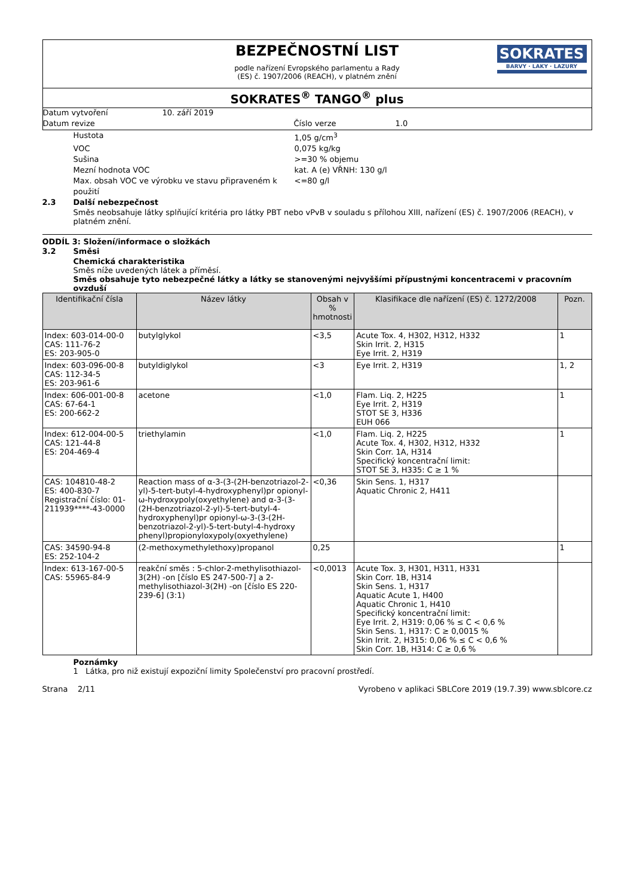BEZPEČNOSTNÍ LIST
podle nařízení Evropského parlamentu a Rady
(ES) č. 1907/2006 (REACH), v platném znění
SOKRATES
BARVY · LAKY · LAZURY
SOKRATES<sup>®</sup> TANGO<sup>®</sup> plus
Datum vytvoření 10. září 2019
Datum revize Číslo verze 1.0
Hustota 1,05 g/cm<sup>3</sup>
VOC 0,075 kg/kg
Sušina >=30 % objemu
Mezní hodnota VOC kat. A (e) VŘNH: 130 g/l
Max. obsah VOC ve výrobku ve stavu připraveném k použití <=80 g/l
2.3 Další nebezpečnost
Směs neobsahuje látky splňující kritéria pro látky PBT nebo vPvB v souladu s přílohou XIII, nařízení (ES) č. 1907/2006 (REACH), v platném znění.
ODDÍL 3: Složení/informace o složkách
3.2 Směsi
Chemická charakteristika
Směs níže uvedených látek a příměsí.
Směs obsahuje tyto nebezpečné látky a látky se stanovenými nejvyššími přípustnými koncentracemi v pracovním ovzduší
| Identifikační čísla | Název látky | Obsah v % hmotnosti | Klasifikace dle nařízení (ES) č. 1272/2008 | Pozn. |
| --- | --- | --- | --- | --- |
| Index: 603-014-00-0 CAS: 111-76-2 ES: 203-905-0 | butylglykol | <3,5 | Acute Tox. 4, H302, H312, H332 Skin Irrit. 2, H315 Eye Irrit. 2, H319 | 1 |
| Index: 603-096-00-8 CAS: 112-34-5 ES: 203-961-6 | butyldiglykol | <3 | Eye Irrit. 2, H319 | 1, 2 |
| Index: 606-001-00-8 CAS: 67-64-1 ES: 200-662-2 | acetone | <1,0 | Flam. Liq. 2, H225 Eye Irrit. 2, H319 STOT SE 3, H336 EUH 066 | 1 |
| Index: 612-004-00-5 CAS: 121-44-8 ES: 204-469-4 | triethylamin | <1,0 | Flam. Liq. 2, H225 Acute Tox. 4, H302, H312, H332 Skin Corr. 1A, H314 Specifický koncentrační limit: STOT SE 3, H335: C ≥ 1 % | 1 |
| CAS: 104810-48-2 ES: 400-830-7 Registrační číslo: 01-211939****-43-0000 | Reaction mass of α-3-(3-(2H-benzotriazol-2-yl)-5-tert-butyl-4-hydroxyphenyl)pr opionyl-ω-hydroxypoly(oxyethylene) and α-3-(3-(2H-benzotriazol-2-yl)-5-tert-butyl-4-hydroxyphenyl)pr opionyl-ω-3-(3-(2H-benzotriazol-2-yl)-5-tert-butyl-4-hydroxy phenyl)propionyloxypoly(oxyethylene) | <0,36 | Skin Sens. 1, H317 Aquatic Chronic 2, H411 | |
| CAS: 34590-94-8 ES: 252-104-2 | (2-methoxymethylethoxy)propanol | 0,25 | | 1 |
| Index: 613-167-00-5 CAS: 55965-84-9 | reakční směs : 5-chlor-2-methylisothiazol-3(2H) -on [číslo ES 247-500-7] a 2-methylisothiazol-3(2H) -on [číslo ES 220-239-6] (3:1) | <0,0013 | Acute Tox. 3, H301, H311, H331 Skin Corr. 1B, H314 Skin Sens. 1, H317 Aquatic Acute 1, H400 Aquatic Chronic 1, H410 Specifický koncentrační limit: Eye Irrit. 2, H319: 0,06 % ≤ C < 0,6 % Skin Sens. 1, H317: C ≥ 0,0015 % Skin Irrit. 2, H315: 0,06 % ≤ C < 0,6 % Skin Corr. 1B, H314: C ≥ 0,6 % | |
Poznámky
1 Látka, pro niž existují expoziční limity Společenství pro pracovní prostředí.
Strana 2/11 Vyrobeno v aplikaci SBLCore 2019 (19.7.39) www.sblcore.cz